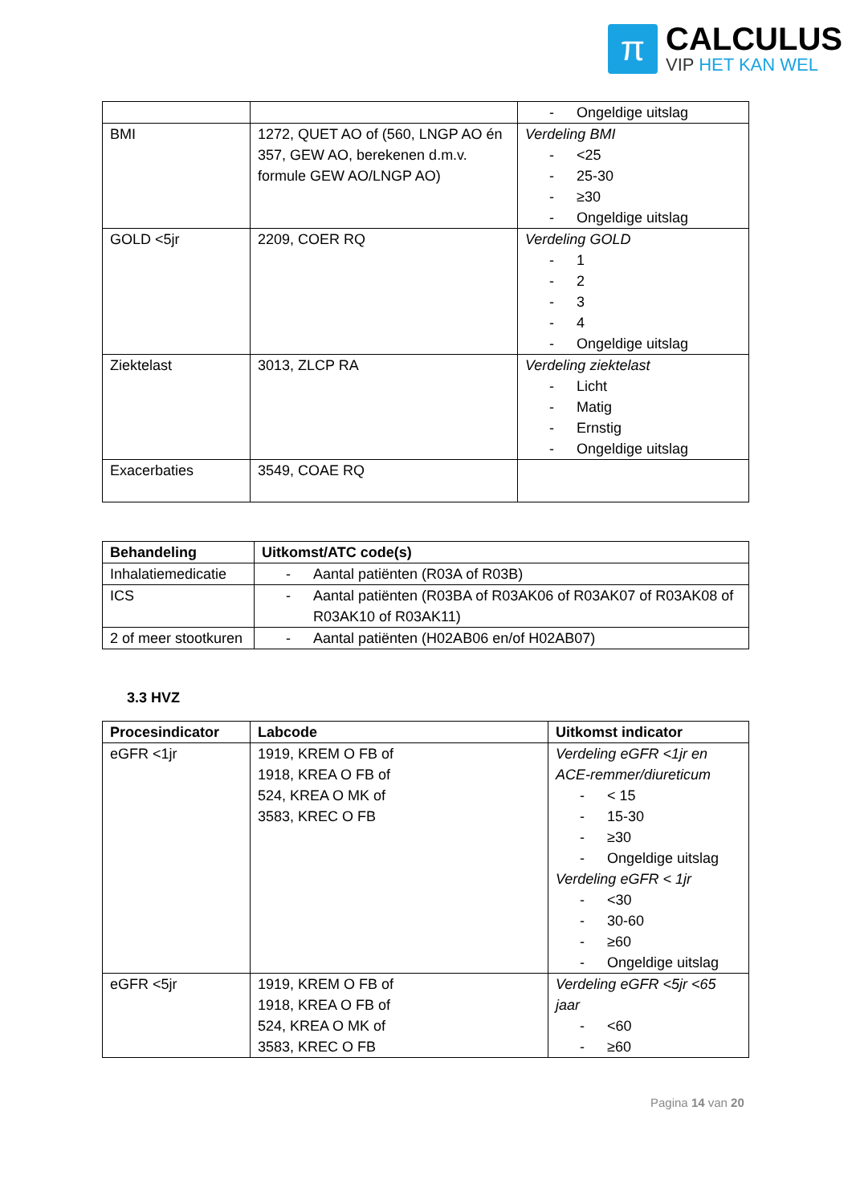π
CALCULUS
VIP HET KAN WEL
| | | - Ongeldige uitslag |
| BMI | 1272, QUET AO of (560, LNGP AO én 357, GEW AO, berekenen d.m.v. formule GEW AO/LNGP AO) | Verdeling BMI - <25 - 25-30 - ≥30 - Ongeldige uitslag |
| GOLD <5jr | 2209, COER RQ | Verdeling GOLD - 1 - 2 - 3 - 4 - Ongeldige uitslag |
| Ziektelast | 3013, ZLCP RA | Verdeling ziektelast - Licht - Matig - Ernstig - Ongeldige uitslag |
| Exacerbaties | 3549, COAE RQ | |
| Behandeling | Uitkomst/ATC code(s) |
| --- | --- |
| Inhalatiemedicatie | - Aantal patiënten (R03A of R03B) |
| ICS | - Aantal patiënten (R03BA of R03AK06 of R03AK07 of R03AK08 of R03AK10 of R03AK11) |
| 2 of meer stootkuren | - Aantal patiënten (H02AB06 en/of H02AB07) |
3.3 HVZ
| Procesindicator | Labcode | Uitkomst indicator |
| --- | --- | --- |
| eGFR <1jr | 1919, KREM O FB of 1918, KREA O FB of 524, KREA O MK of 3583, KREC O FB | Verdeling eGFR <1jr en ACE-remmer/diureticum - < 15 - 15-30 - ≥30 - Ongeldige uitslag Verdeling eGFR < 1jr - <30 - 30-60 - ≥60 - Ongeldige uitslag |
| eGFR <5jr | 1919, KREM O FB of 1918, KREA O FB of 524, KREA O MK of 3583, KREC O FB | Verdeling eGFR <5jr <65 jaar - <60 - ≥60 |
Pagina 14 van 20